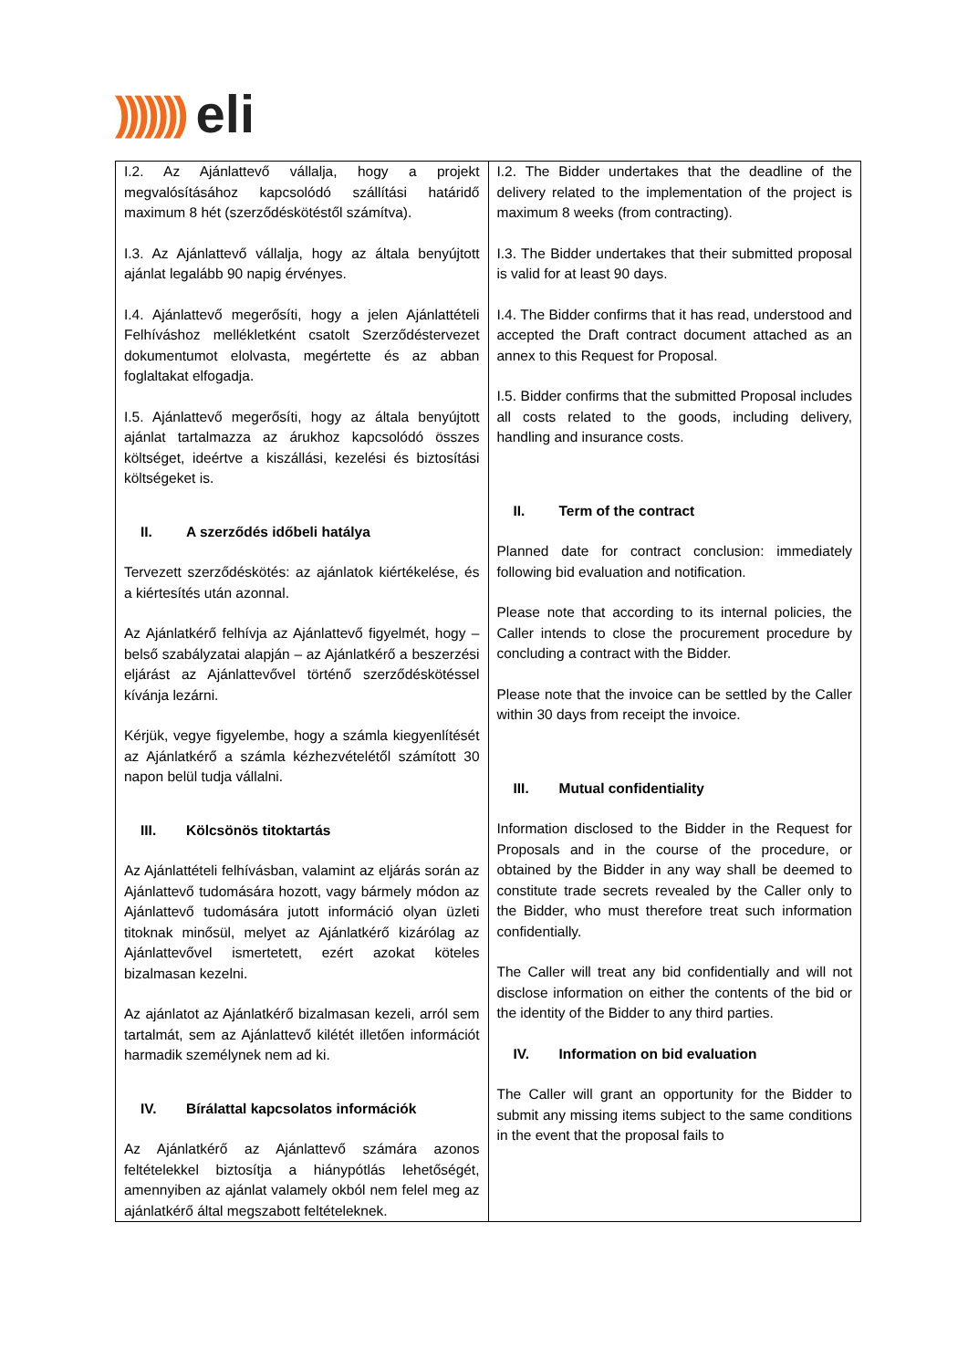))))))) eli
| I.2. Az Ajánlattevő vállalja, hogy a projekt megvalósításához kapcsolódó szállítási határidő maximum 8 hét (szerződéskötéstől számítva). I.3. Az Ajánlattevő vállalja, hogy az általa benyújtott ajánlat legalább 90 napig érvényes. I.4. Ajánlattevő megerősíti, hogy a jelen Ajánlattételi Felhíváshoz mellékletként csatolt Szerződéstervezet dokumentumot elolvasta, megértette és az abban foglaltakat elfogadja. I.5. Ajánlattevő megerősíti, hogy az általa benyújtott ajánlat tartalmazza az árukhoz kapcsolódó összes költséget, ideértve a kiszállási, kezelési és biztosítási költségeket is. II. A szerződés időbeli hatálya Tervezett szerződéskötés: az ajánlatok kiértékelése, és a kiértesítés után azonnal. Az Ajánlatkérő felhívja az Ajánlattevő figyelmét, hogy – belső szabályzatai alapján – az Ajánlatkérő a beszerzési eljárást az Ajánlattevővel történő szerződéskötéssel kívánja lezárni. Kérjük, vegye figyelembe, hogy a számla kiegyenlítését az Ajánlatkérő a számla kézhezvételétől számított 30 napon belül tudja vállalni. III. Kölcsönös titoktartás Az Ajánlattételi felhívásban, valamint az eljárás során az Ajánlattevő tudomására hozott, vagy bármely módon az Ajánlattevő tudomására jutott információ olyan üzleti titoknak minősül, melyet az Ajánlatkérő kizárólag az Ajánlattevővel ismertetett, ezért azokat köteles bizalmasan kezelni. Az ajánlatot az Ajánlatkérő bizalmasan kezeli, arról sem tartalmát, sem az Ajánlattevő kilétét illetően információt harmadik személynek nem ad ki. IV. Bírálattal kapcsolatos információk Az Ajánlatkérő az Ajánlattevő számára azonos feltételekkel biztosítja a hiánypótlás lehetőségét, amennyiben az ajánlat valamely okból nem felel meg az ajánlatkérő által megszabott feltételeknek. | I.2. The Bidder undertakes that the deadline of the delivery related to the implementation of the project is maximum 8 weeks (from contracting). I.3. The Bidder undertakes that their submitted proposal is valid for at least 90 days. I.4. The Bidder confirms that it has read, understood and accepted the Draft contract document attached as an annex to this Request for Proposal. I.5. Bidder confirms that the submitted Proposal includes all costs related to the goods, including delivery, handling and insurance costs. II. Term of the contract Planned date for contract conclusion: immediately following bid evaluation and notification. Please note that according to its internal policies, the Caller intends to close the procurement procedure by concluding a contract with the Bidder. Please note that the invoice can be settled by the Caller within 30 days from receipt the invoice. III. Mutual confidentiality Information disclosed to the Bidder in the Request for Proposals and in the course of the procedure, or obtained by the Bidder in any way shall be deemed to constitute trade secrets revealed by the Caller only to the Bidder, who must therefore treat such information confidentially. The Caller will treat any bid confidentially and will not disclose information on either the contents of the bid or the identity of the Bidder to any third parties. IV. Information on bid evaluation The Caller will grant an opportunity for the Bidder to submit any missing items subject to the same conditions in the event that the proposal fails to |